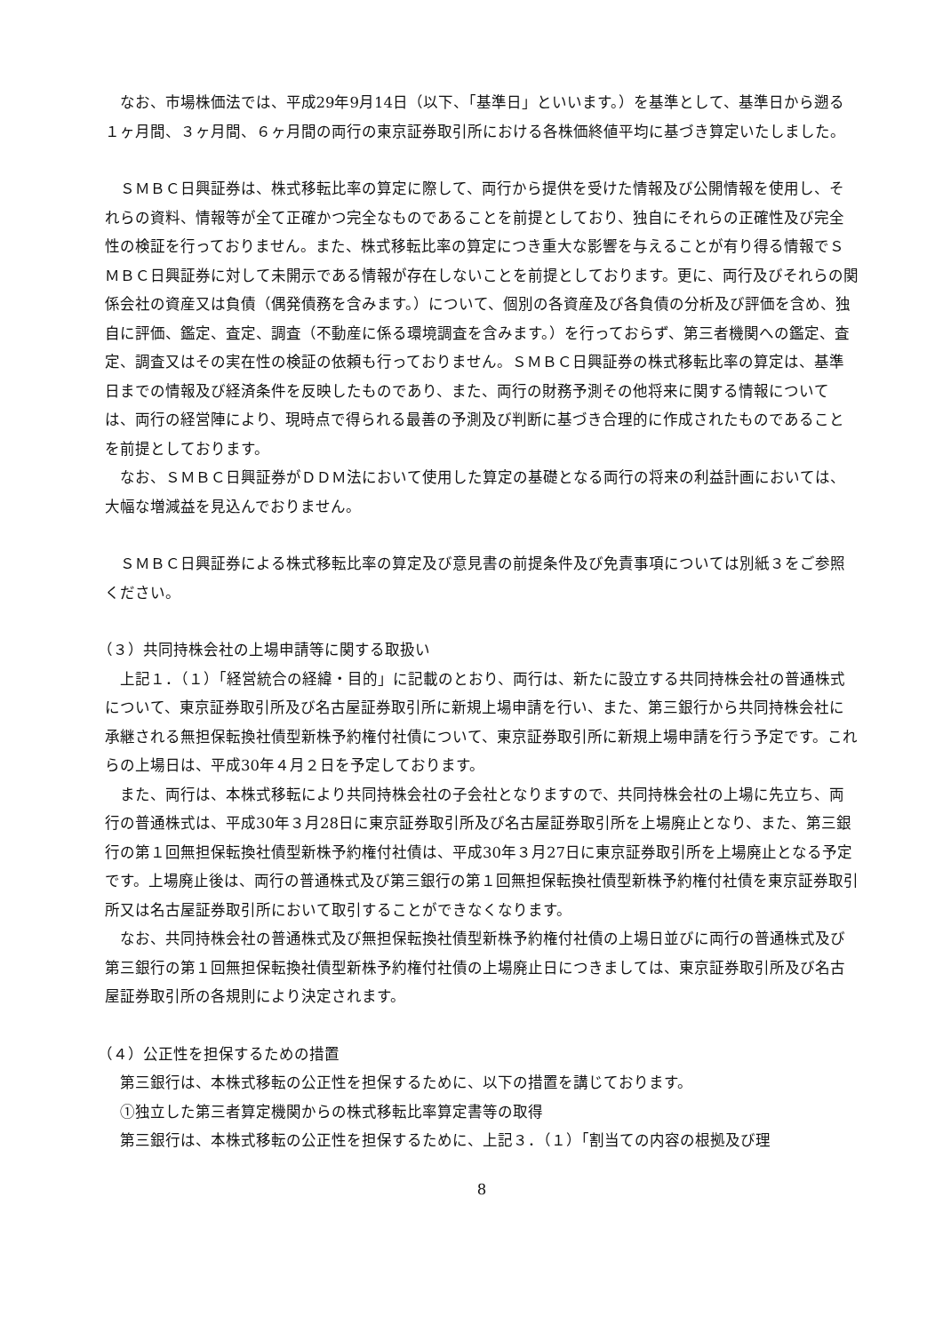なお、市場株価法では、平成29年9月14日（以下、「基準日」といいます。）を基準として、基準日から遡る１ヶ月間、３ヶ月間、６ヶ月間の両行の東京証券取引所における各株価終値平均に基づき算定いたしました。
ＳＭＢＣ日興証券は、株式移転比率の算定に際して、両行から提供を受けた情報及び公開情報を使用し、それらの資料、情報等が全て正確かつ完全なものであることを前提としており、独自にそれらの正確性及び完全性の検証を行っておりません。また、株式移転比率の算定につき重大な影響を与えることが有り得る情報でＳＭＢＣ日興証券に対して未開示である情報が存在しないことを前提としております。更に、両行及びそれらの関係会社の資産又は負債（偶発債務を含みます。）について、個別の各資産及び各負債の分析及び評価を含め、独自に評価、鑑定、査定、調査（不動産に係る環境調査を含みます。）を行っておらず、第三者機関への鑑定、査定、調査又はその実在性の検証の依頼も行っておりません。ＳＭＢＣ日興証券の株式移転比率の算定は、基準日までの情報及び経済条件を反映したものであり、また、両行の財務予測その他将来に関する情報については、両行の経営陣により、現時点で得られる最善の予測及び判断に基づき合理的に作成されたものであることを前提としております。
なお、ＳＭＢＣ日興証券がＤＤＭ法において使用した算定の基礎となる両行の将来の利益計画においては、大幅な増減益を見込んでおりません。
ＳＭＢＣ日興証券による株式移転比率の算定及び意見書の前提条件及び免責事項については別紙３をご参照ください。
（３）共同持株会社の上場申請等に関する取扱い
上記１．（１）「経営統合の経緯・目的」に記載のとおり、両行は、新たに設立する共同持株会社の普通株式について、東京証券取引所及び名古屋証券取引所に新規上場申請を行い、また、第三銀行から共同持株会社に承継される無担保転換社債型新株予約権付社債について、東京証券取引所に新規上場申請を行う予定です。これらの上場日は、平成30年４月２日を予定しております。
また、両行は、本株式移転により共同持株会社の子会社となりますので、共同持株会社の上場に先立ち、両行の普通株式は、平成30年３月28日に東京証券取引所及び名古屋証券取引所を上場廃止となり、また、第三銀行の第１回無担保転換社債型新株予約権付社債は、平成30年３月27日に東京証券取引所を上場廃止となる予定です。上場廃止後は、両行の普通株式及び第三銀行の第１回無担保転換社債型新株予約権付社債を東京証券取引所又は名古屋証券取引所において取引することができなくなります。
なお、共同持株会社の普通株式及び無担保転換社債型新株予約権付社債の上場日並びに両行の普通株式及び第三銀行の第１回無担保転換社債型新株予約権付社債の上場廃止日につきましては、東京証券取引所及び名古屋証券取引所の各規則により決定されます。
（４）公正性を担保するための措置
第三銀行は、本株式移転の公正性を担保するために、以下の措置を講じております。
①独立した第三者算定機関からの株式移転比率算定書等の取得
第三銀行は、本株式移転の公正性を担保するために、上記３．（１）「割当ての内容の根拠及び理
8